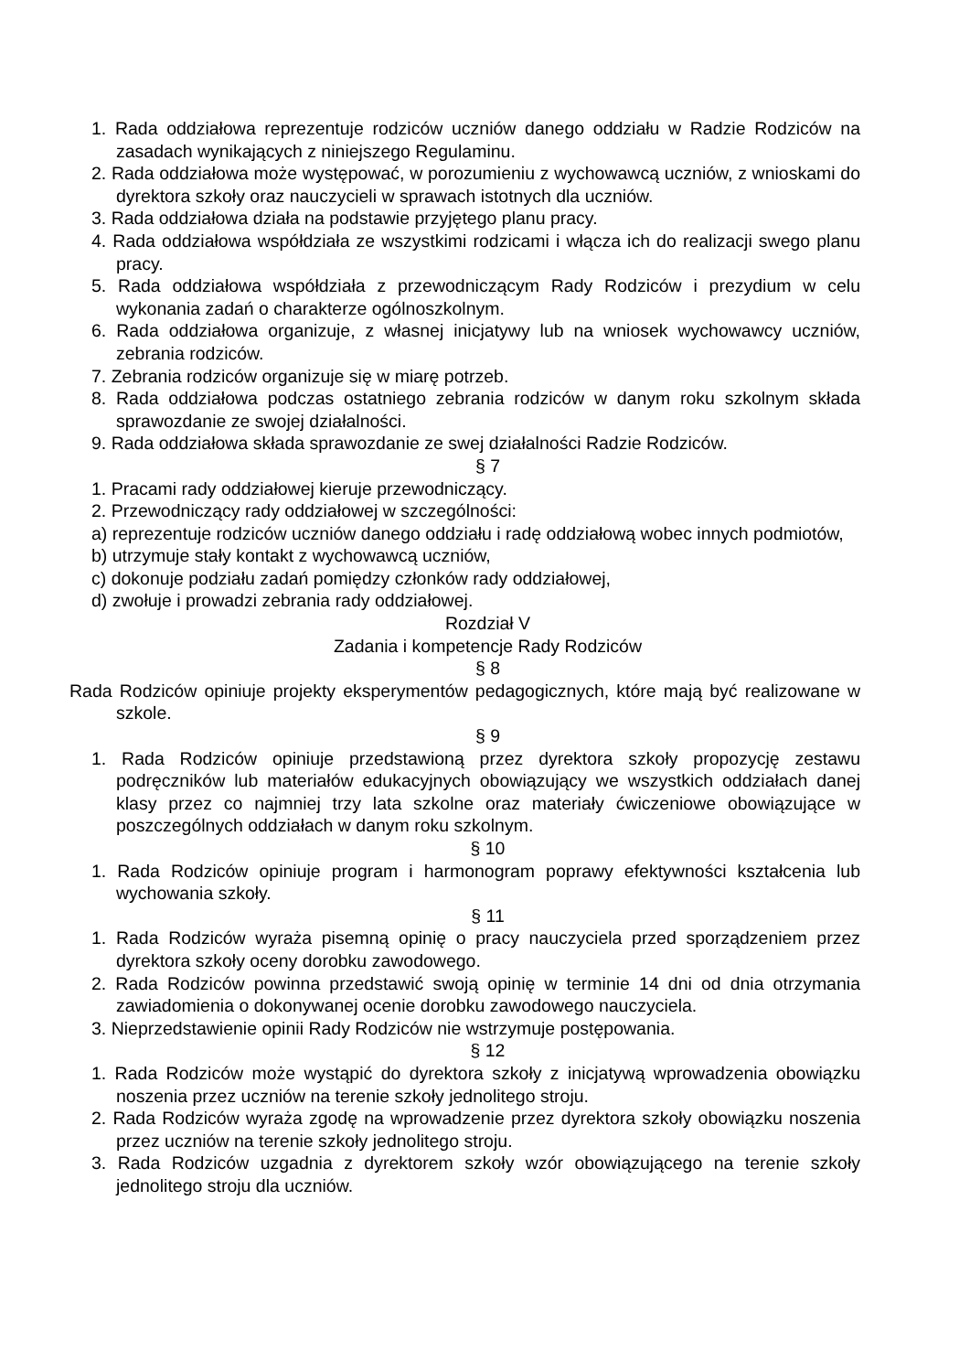1. Rada oddziałowa reprezentuje rodziców uczniów danego oddziału w Radzie Rodziców na zasadach wynikających z niniejszego Regulaminu.
2. Rada oddziałowa może występować, w porozumieniu z wychowawcą uczniów, z wnioskami do dyrektora szkoły oraz nauczycieli w sprawach istotnych dla uczniów.
3. Rada oddziałowa działa na podstawie przyjętego planu pracy.
4. Rada oddziałowa współdziała ze wszystkimi rodzicami i włącza ich do realizacji swego planu pracy.
5. Rada oddziałowa współdziała z przewodniczącym Rady Rodziców i prezydium w celu wykonania zadań o charakterze ogólnoszkolnym.
6. Rada oddziałowa organizuje, z własnej inicjatywy lub na wniosek wychowawcy uczniów, zebrania rodziców.
7. Zebrania rodziców organizuje się w miarę potrzeb.
8. Rada oddziałowa podczas ostatniego zebrania rodziców w danym roku szkolnym składa sprawozdanie ze swojej działalności.
9. Rada oddziałowa składa sprawozdanie ze swej działalności Radzie Rodziców.
§ 7
1. Pracami rady oddziałowej kieruje przewodniczący.
2. Przewodniczący rady oddziałowej w szczególności:
a) reprezentuje rodziców uczniów danego oddziału i radę oddziałową wobec innych podmiotów,
b) utrzymuje stały kontakt z wychowawcą uczniów,
c) dokonuje podziału zadań pomiędzy członków rady oddziałowej,
d) zwołuje i prowadzi zebrania rady oddziałowej.
Rozdział V
Zadania i kompetencje Rady Rodziców
§ 8
Rada Rodziców opiniuje projekty eksperymentów pedagogicznych, które mają być realizowane w szkole.
§ 9
1. Rada Rodziców opiniuje przedstawioną przez dyrektora szkoły propozycję zestawu podręczników lub materiałów edukacyjnych obowiązujący we wszystkich oddziałach danej klasy przez co najmniej trzy lata szkolne oraz materiały ćwiczeniowe obowiązujące w poszczególnych oddziałach w danym roku szkolnym.
§ 10
1. Rada Rodziców opiniuje program i harmonogram poprawy efektywności kształcenia lub wychowania szkoły.
§ 11
1. Rada Rodziców wyraża pisemną opinię o pracy nauczyciela przed sporządzeniem przez dyrektora szkoły oceny dorobku zawodowego.
2. Rada Rodziców powinna przedstawić swoją opinię w terminie 14 dni od dnia otrzymania zawiadomienia o dokonywanej ocenie dorobku zawodowego nauczyciela.
3. Nieprzedstawienie opinii Rady Rodziców nie wstrzymuje postępowania.
§ 12
1. Rada Rodziców może wystąpić do dyrektora szkoły z inicjatywą wprowadzenia obowiązku noszenia przez uczniów na terenie szkoły jednolitego stroju.
2. Rada Rodziców wyraża zgodę na wprowadzenie przez dyrektora szkoły obowiązku noszenia przez uczniów na terenie szkoły jednolitego stroju.
3. Rada Rodziców uzgadnia z dyrektorem szkoły wzór obowiązującego na terenie szkoły jednolitego stroju dla uczniów.